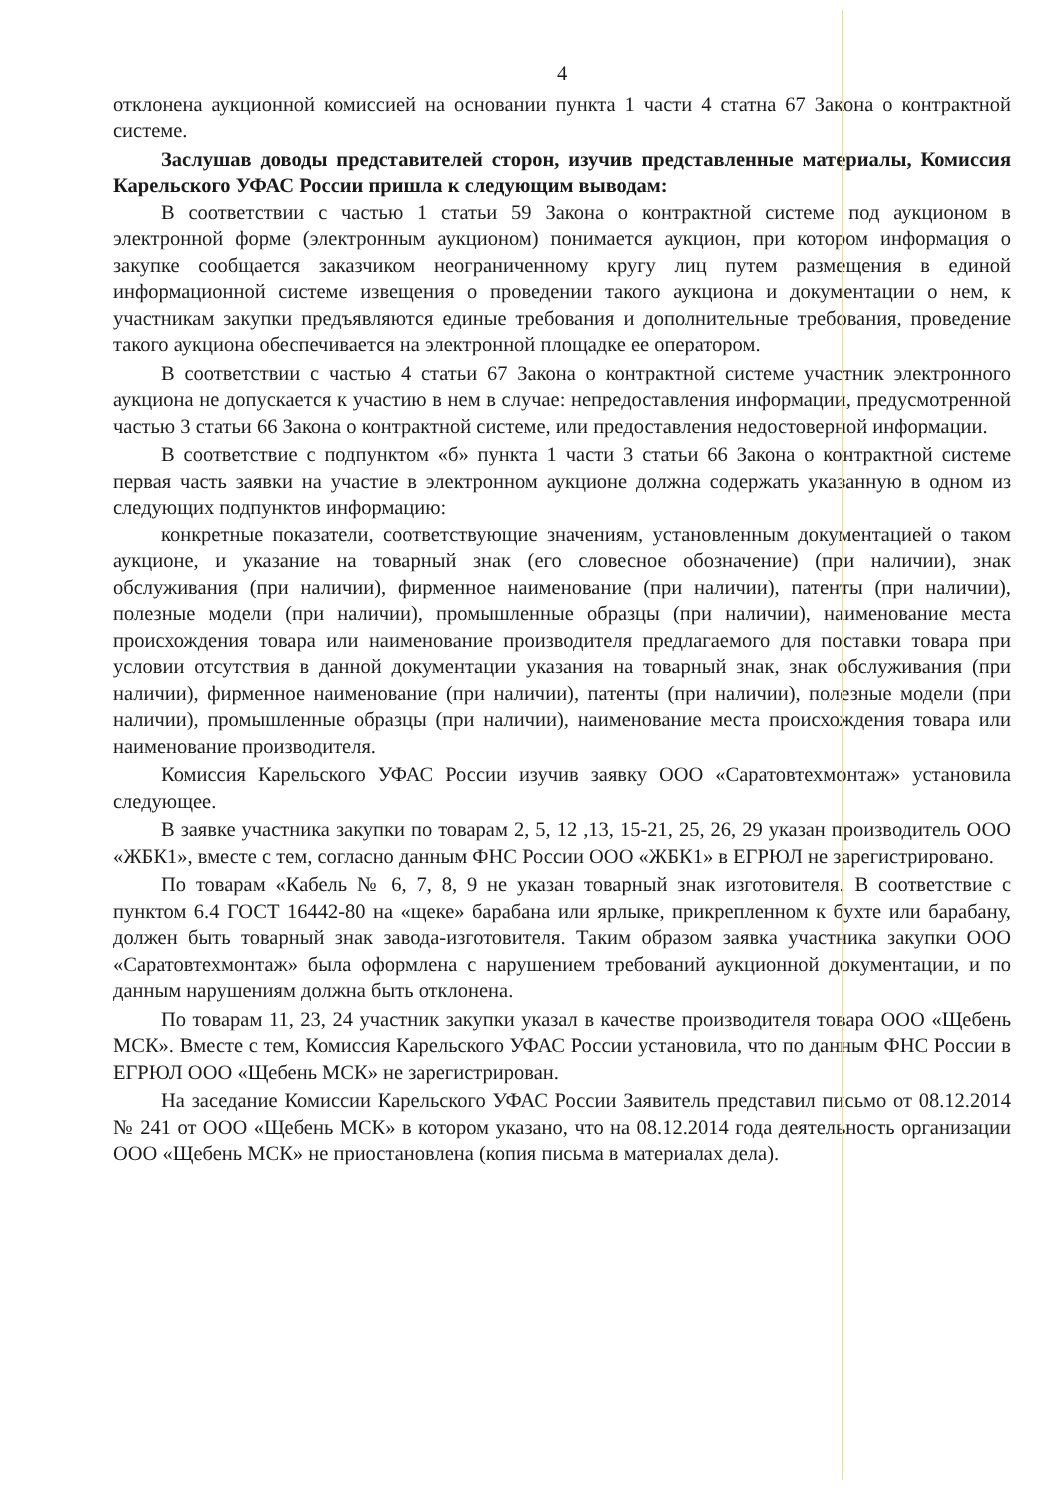4
отклонена аукционной комиссией на основании пункта 1 части 4 статна 67 Закона о контрактной системе.
Заслушав доводы представителей сторон, изучив представленные материалы, Комиссия Карельского УФАС России пришла к следующим выводам:
В соответствии с частью 1 статьи 59 Закона о контрактной системе под аукционом в электронной форме (электронным аукционом) понимается аукцион, при котором информация о закупке сообщается заказчиком неограниченному кругу лиц путем размещения в единой информационной системе извещения о проведении такого аукциона и документации о нем, к участникам закупки предъявляются единые требования и дополнительные требования, проведение такого аукциона обеспечивается на электронной площадке ее оператором.
В соответствии с частью 4 статьи 67 Закона о контрактной системе участник электронного аукциона не допускается к участию в нем в случае: непредоставления информации, предусмотренной частью 3 статьи 66 Закона о контрактной системе, или предоставления недостоверной информации.
В соответствие с подпунктом «б» пункта 1 части 3 статьи 66 Закона о контрактной системе первая часть заявки на участие в электронном аукционе должна содержать указанную в одном из следующих подпунктов информацию:
конкретные показатели, соответствующие значениям, установленным документацией о таком аукционе, и указание на товарный знак (его словесное обозначение) (при наличии), знак обслуживания (при наличии), фирменное наименование (при наличии), патенты (при наличии), полезные модели (при наличии), промышленные образцы (при наличии), наименование места происхождения товара или наименование производителя предлагаемого для поставки товара при условии отсутствия в данной документации указания на товарный знак, знак обслуживания (при наличии), фирменное наименование (при наличии), патенты (при наличии), полезные модели (при наличии), промышленные образцы (при наличии), наименование места происхождения товара или наименование производителя.
Комиссия Карельского УФАС России изучив заявку ООО «Саратовтехмонтаж» установила следующее.
В заявке участника закупки по товарам 2, 5, 12 ,13, 15-21, 25, 26, 29 указан производитель ООО «ЖБК1», вместе с тем, согласно данным ФНС России ООО «ЖБК1» в ЕГРЮЛ не зарегистрировано.
По товарам «Кабель № 6, 7, 8, 9 не указан товарный знак изготовителя. В соответствие с пунктом 6.4 ГОСТ 16442-80 на «щеке» барабана или ярлыке, прикрепленном к бухте или барабану, должен быть товарный знак завода-изготовителя. Таким образом заявка участника закупки ООО «Саратовтехмонтаж» была оформлена с нарушением требований аукционной документации, и по данным нарушениям должна быть отклонена.
По товарам 11, 23, 24 участник закупки указал в качестве производителя товара ООО «Щебень МСК». Вместе с тем, Комиссия Карельского УФАС России установила, что по данным ФНС России в ЕГРЮЛ ООО «Щебень МСК» не зарегистрирован.
На заседание Комиссии Карельского УФАС России Заявитель представил письмо от 08.12.2014 № 241 от ООО «Щебень МСК» в котором указано, что на 08.12.2014 года деятельность организации ООО «Щебень МСК» не приостановлена (копия письма в материалах дела).